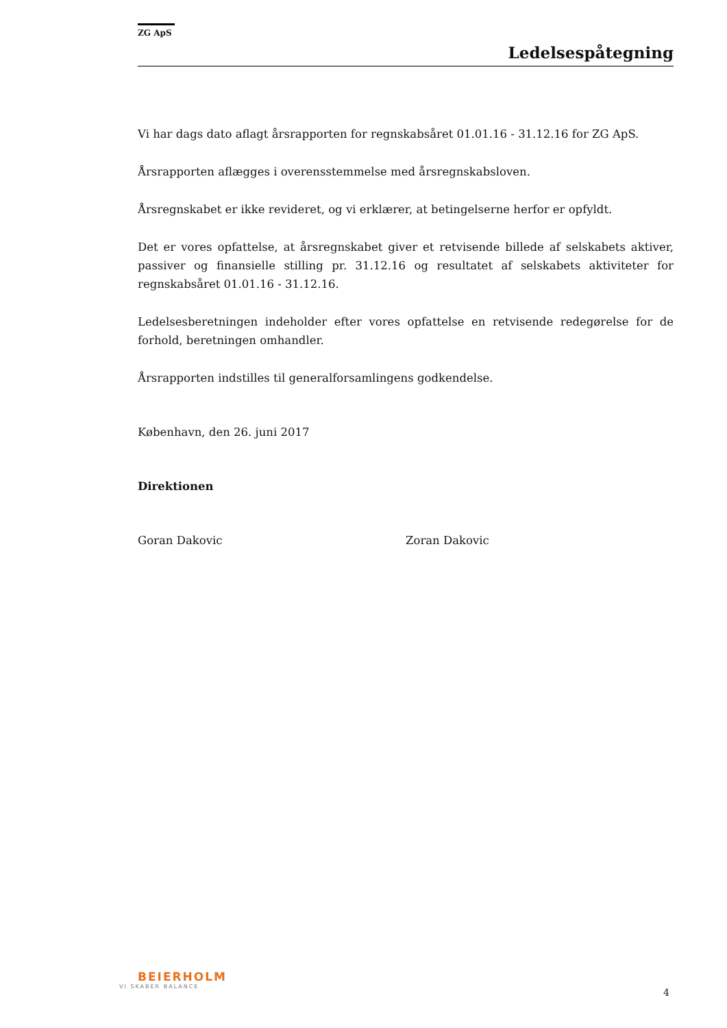ZG ApS
Ledelsespåtegning
Vi har dags dato aflagt årsrapporten for regnskabsåret 01.01.16 - 31.12.16 for ZG ApS.
Årsrapporten aflægges i overensstemmelse med årsregnskabsloven.
Årsregnskabet er ikke revideret, og vi erklærer, at betingelserne herfor er opfyldt.
Det er vores opfattelse, at årsregnskabet giver et retvisende billede af selskabets aktiver, passiver og finansielle stilling pr. 31.12.16 og resultatet af selskabets aktiviteter for regnskabsåret 01.01.16 - 31.12.16.
Ledelsesberetningen indeholder efter vores opfattelse en retvisende redegørelse for de forhold, beretningen omhandler.
Årsrapporten indstilles til generalforsamlingens godkendelse.
København, den 26. juni 2017
Direktionen
Goran Dakovic Zoran Dakovic
BEIERHOLM
VI SKABER BALANCE
4